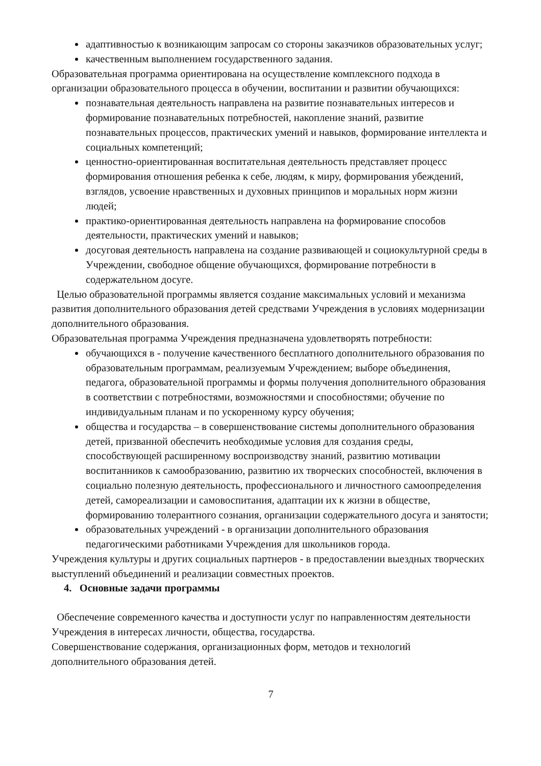адаптивностью к возникающим запросам со стороны заказчиков образовательных услуг;
качественным выполнением государственного задания.
Образовательная программа ориентирована на осуществление комплексного подхода в организации образовательного процесса в обучении, воспитании и развитии обучающихся:
познавательная деятельность направлена на развитие познавательных интересов и формирование познавательных потребностей, накопление знаний, развитие познавательных процессов, практических умений и навыков, формирование интеллекта и социальных компетенций;
ценностно-ориентированная воспитательная деятельность представляет процесс формирования отношения ребенка к себе, людям, к миру, формирования убеждений, взглядов, усвоение нравственных и духовных принципов и моральных норм жизни людей;
практико-ориентированная деятельность направлена на формирование способов деятельности, практических умений и навыков;
досуговая деятельность направлена на создание развивающей и социокультурной среды в Учреждении, свободное общение обучающихся, формирование потребности в содержательном досуге.
Целью образовательной программы является создание максимальных условий и механизма развития дополнительного образования детей средствами Учреждения в условиях модернизации дополнительного образования.
Образовательная программа Учреждения предназначена удовлетворять потребности:
обучающихся в - получение качественного бесплатного дополнительного образования по образовательным программам, реализуемым Учреждением; выборе объединения, педагога, образовательной программы и формы получения дополнительного образования в соответствии с потребностями, возможностями и способностями; обучение по индивидуальным планам и по ускоренному курсу обучения;
общества и государства – в совершенствование системы дополнительного образования детей, призванной обеспечить необходимые условия для создания среды, способствующей расширенному воспроизводству знаний, развитию мотивации воспитанников к самообразованию, развитию их творческих способностей, включения в социально полезную деятельность, профессионального и личностного самоопределения детей, самореализации и самовоспитания, адаптации их к жизни в обществе, формированию толерантного сознания, организации содержательного досуга и занятости;
образовательных учреждений - в организации дополнительного образования педагогическими работниками Учреждения для школьников города.
Учреждения культуры и других социальных партнеров - в предоставлении выездных творческих выступлений объединений и реализации совместных проектов.
4. Основные задачи программы
Обеспечение современного качества и доступности услуг по направленностям деятельности Учреждения в интересах личности, общества, государства.
Совершенствование содержания, организационных форм, методов и технологий дополнительного образования детей.
7